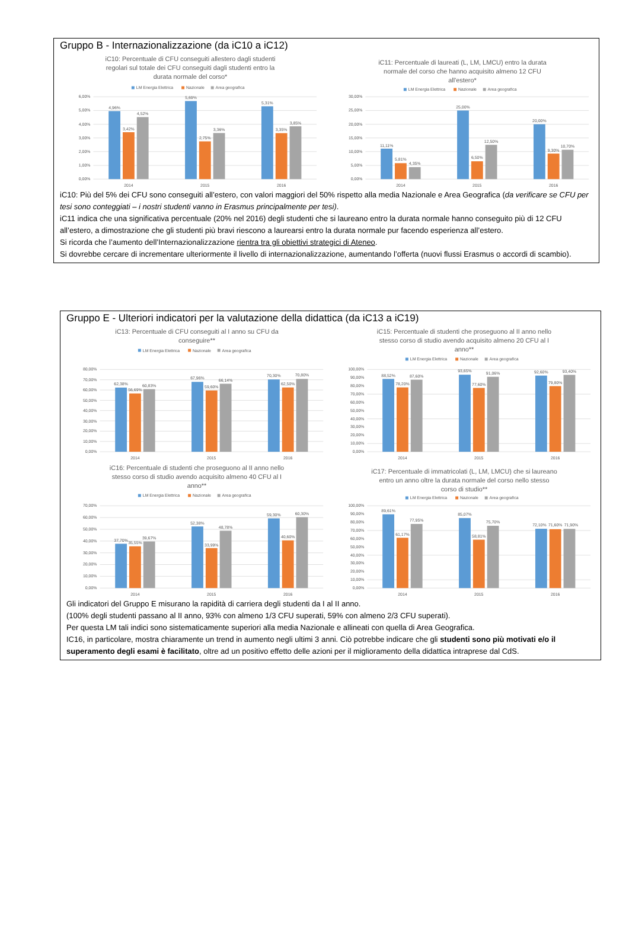Gruppo B - Internazionalizzazione (da iC10 a iC12)
iC10: Percentuale di CFU conseguiti allestero dagli studenti
regolari sul totale dei CFU conseguiti dagli studenti entro la
durata normale del corso*
LM Energia Elettrica
Nazionale
Area geografica
6,00%
5,00%
4,00%
3,00%
2,00%
1,00%
0,00%
4,96%
3,42%
4,52%
5,69%
2,75%
3,36%
5,31%
3,35%
3,85%
2014
2015
2016
iC11: Percentuale di laureati (L, LM, LMCU) entro la durata
normale del corso che hanno acquisito almeno 12 CFU
all'estero*
LM Energia Elettrica
Nazionale
Area geografica
30,00%
25,00%
20,00%
15,00%
10,00%
5,00%
0,00%
11,11%
5,81%
4,35%
25,00%
6,50%
12,50%
20,00%
9,30%
10,70%
2014
2015
2016
iC10: Più del 5% dei CFU sono conseguiti all’estero, con valori maggiori del 50% rispetto alla media Nazionale e Area Geografica (da verificare se CFU per tesi sono conteggiati – i nostri studenti vanno in Erasmus principalmente per tesi).
iC11 indica che una significativa percentuale (20% nel 2016) degli studenti che si laureano entro la durata normale hanno conseguito più di 12 CFU all’estero, a dimostrazione che gli studenti più bravi riescono a laurearsi entro la durata normale pur facendo esperienza all’estero.
Si ricorda che l’aumento dell’Internazionalizzazione rientra tra gli obiettivi strategici di Ateneo.
Si dovrebbe cercare di incrementare ulteriormente il livello di internazionalizzazione, aumentando l’offerta (nuovi flussi Erasmus o accordi di scambio).
Gruppo E - Ulteriori indicatori per la valutazione della didattica (da iC13 a iC19)
iC13: Percentuale di CFU conseguiti al I anno su CFU da
conseguire**
LM Energia Elettrica
Nazionale
Area geografica
80,00%
70,00%
60,00%
50,00%
40,00%
30,00%
20,00%
10,00%
0,00%
62,38%
56,69%
60,83%
67,96%
59,60%
66,14%
70,30%
62,50%
70,80%
2014
2015
2016
iC15: Percentuale di studenti che proseguono al II anno nello
stesso corso di studio avendo acquisito almeno 20 CFU al I
anno**
LM Energia Elettrica
Nazionale
Area geografica
100,00%
90,00%
80,00%
70,00%
60,00%
50,00%
40,00%
30,00%
20,00%
10,00%
0,00%
88,52%
78,20%
87,60%
93,65%
77,60%
91,06%
92,60%
79,80%
93,40%
2014
2015
2016
iC16: Percentuale di studenti che proseguono al II anno nello
stesso corso di studio avendo acquisito almeno 40 CFU al I
anno**
LM Energia Elettrica
Nazionale
Area geografica
70,00%
60,00%
50,00%
40,00%
30,00%
20,00%
10,00%
0,00%
37,70%
35,55%
39,67%
52,38%
33,99%
48,78%
59,30%
40,60%
60,30%
2014
2015
2016
iC17: Percentuale di immatricolati (L, LM, LMCU) che si laureano
entro un anno oltre la durata normale del corso nello stesso
corso di studio**
LM Energia Elettrica
Nazionale
Area geografica
100,00%
90,00%
80,00%
70,00%
60,00%
50,00%
40,00%
30,00%
20,00%
10,00%
0,00%
89,61%
61,17%
77,95%
85,07%
58,81%
75,70%
72,10%
71,60%
71,90%
2014
2015
2016
Gli indicatori del Gruppo E misurano la rapidità di carriera degli studenti da I al II anno.
(100% degli studenti passano al II anno, 93% con almeno 1/3 CFU superati, 59% con almeno 2/3 CFU superati).
Per questa LM tali indici sono sistematicamente superiori alla media Nazionale e allineati con quella di Area Geografica.
IC16, in particolare, mostra chiaramente un trend in aumento negli ultimi 3 anni. Ciò potrebbe indicare che gli studenti sono più motivati e/o il superamento degli esami è facilitato, oltre ad un positivo effetto delle azioni per il miglioramento della didattica intraprese dal CdS.